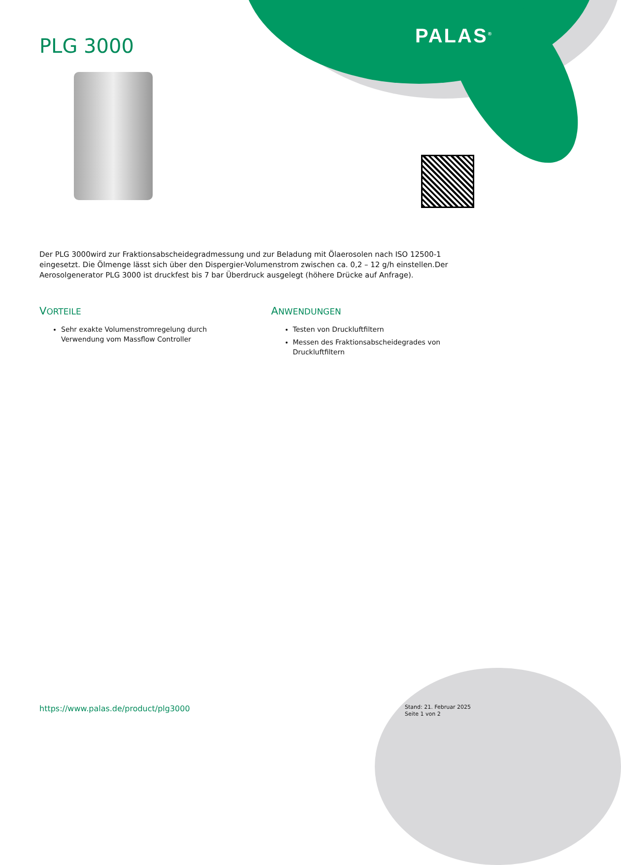PALAS<sup>®</sup>
PLG 3000
Der PLG 3000wird zur Fraktionsabscheidegradmessung und zur Beladung mit Ölaerosolen nach ISO 12500-1 eingesetzt. Die Ölmenge lässt sich über den Dispergier-Volumenstrom zwischen ca. 0,2 – 12 g/h einstellen.Der Aerosolgenerator PLG 3000 ist druckfest bis 7 bar Überdruck ausgelegt (höhere Drücke auf Anfrage).
VORTEILE
Sehr exakte Volumenstromregelung durch Verwendung vom Massflow Controller
ANWENDUNGEN
Testen von Druckluftfiltern
Messen des Fraktionsabscheidegrades von Druckluftfiltern
https://www.palas.de/product/plg3000
Stand: 21. Februar 2025
Seite 1 von 2